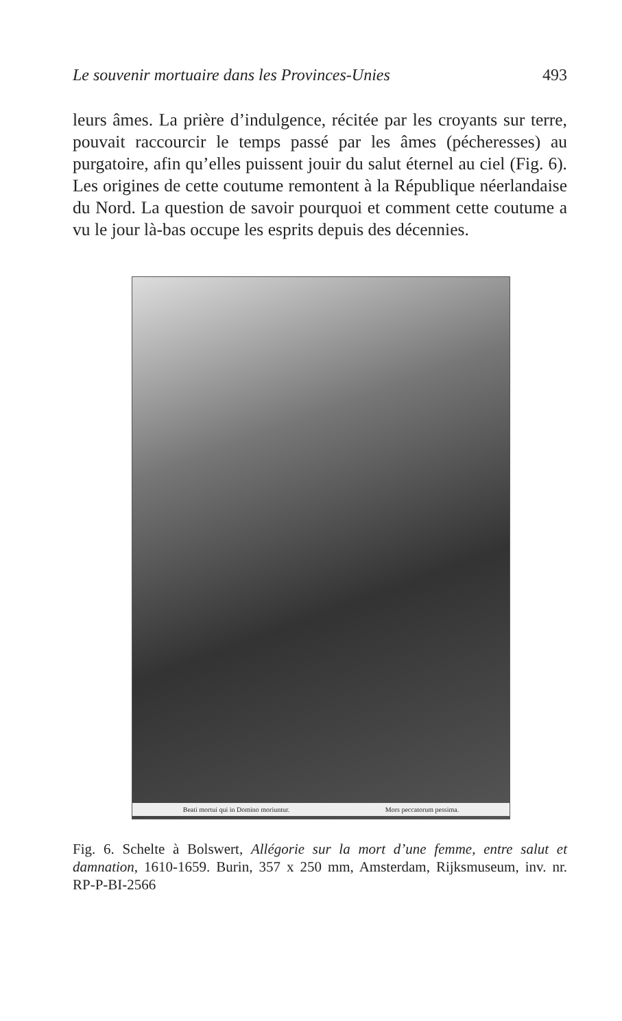Le souvenir mortuaire dans les Provinces-Unies 493
leurs âmes. La prière d’indulgence, récitée par les croyants sur terre, pouvait raccourcir le temps passé par les âmes (pécheresses) au purgatoire, afin qu’elles puissent jouir du salut éternel au ciel (Fig. 6). Les origines de cette coutume remontent à la République néerlandaise du Nord. La question de savoir pourquoi et comment cette coutume a vu le jour là-bas occupe les esprits depuis des décennies.
Beati mortui qui in Domino moriuntur. Mors peccatorum pessima.
Fig. 6. Schelte à Bolswert, Allégorie sur la mort d’une femme, entre salut et damnation, 1610-1659. Burin, 357 x 250 mm, Amsterdam, Rijksmuseum, inv. nr. RP-P-BI-2566